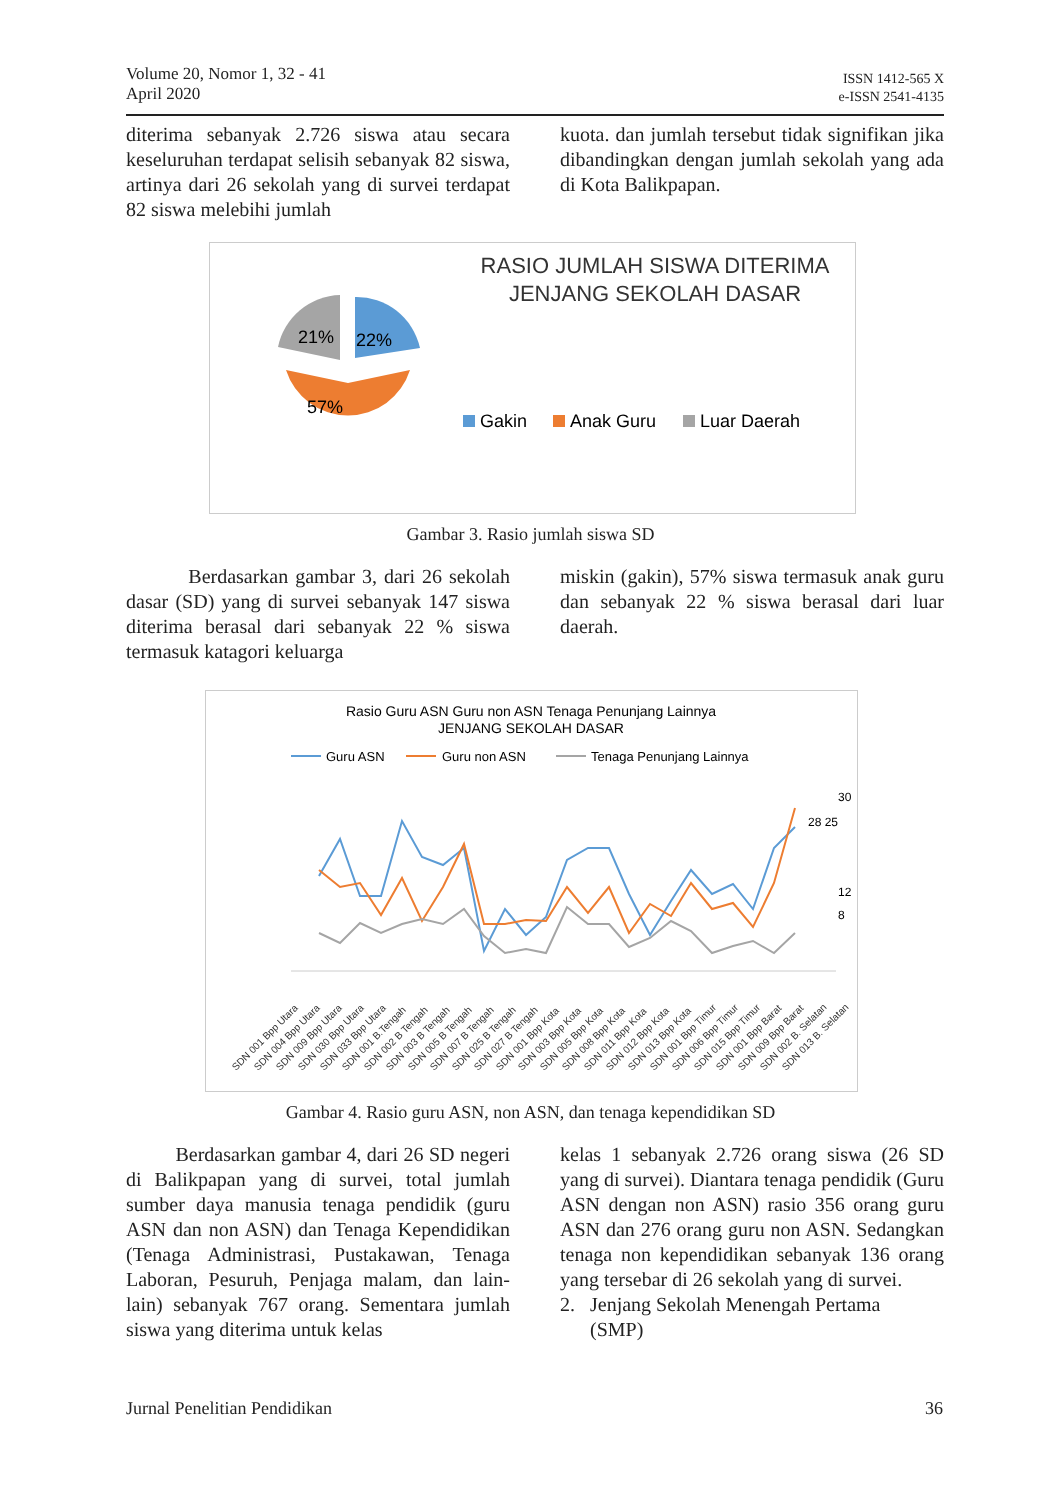Volume 20, Nomor 1, 32 - 41
April 2020
ISSN 1412-565 X
e-ISSN 2541-4135
diterima sebanyak 2.726 siswa atau secara keseluruhan terdapat selisih sebanyak 82 siswa, artinya dari 26 sekolah yang di survei terdapat 82 siswa melebihi jumlah
kuota. dan jumlah tersebut tidak signifikan jika dibandingkan dengan jumlah sekolah yang ada di Kota Balikpapan.
21%
22%
57%
RASIO JUMLAH SISWA DITERIMA
JENJANG SEKOLAH DASAR
Gakin
Anak Guru
Luar Daerah
Gambar 3. Rasio jumlah siswa SD
Berdasarkan gambar 3, dari 26 sekolah dasar (SD) yang di survei sebanyak 147 siswa diterima berasal dari sebanyak 22 % siswa termasuk katagori keluarga
miskin (gakin), 57% siswa termasuk anak guru dan sebanyak 22 % siswa berasal dari luar daerah.
Rasio Guru ASN Guru non ASN Tenaga Penunjang Lainnya
JENJANG SEKOLAH DASAR
Guru ASN
Guru non ASN
Tenaga Penunjang Lainnya
30
28 25
12
8
SDN 001 Bpp Utara
SDN 004 Bpp Utara
SDN 009 Bpp Utara
SDN 030 Bpp Utara
SDN 033 Bpp Utara
SDN 001 B.Tengah
SDN 002 B Tengah
SDN 003 B Tengah
SDN 005 B Tengah
SDN 007 B Tengah
SDN 025 B Tengah
SDN 027 B Tengah
SDN 001 Bpp Kota
SDN 003 Bpp Kota
SDN 005 Bpp Kota
SDN 008 Bpp Kota
SDN 011 Bpp Kota
SDN 012 Bpp Kota
SDN 013 Bpp Kota
SDN 001 Bpp Timur
SDN 006 Bpp Timur
SDN 015 Bpp Timur
SDN 001 Bpp Barat
SDN 009 Bpp Barat
SDN 002 B. Selatan
SDN 013 B. Selatan
Gambar 4. Rasio guru ASN, non ASN, dan tenaga kependidikan SD
Berdasarkan gambar 4, dari 26 SD negeri di Balikpapan yang di survei, total jumlah sumber daya manusia tenaga pendidik (guru ASN dan non ASN) dan Tenaga Kependidikan (Tenaga Administrasi, Pustakawan, Tenaga Laboran, Pesuruh, Penjaga malam, dan lain-lain) sebanyak 767 orang. Sementara jumlah siswa yang diterima untuk kelas
kelas 1 sebanyak 2.726 orang siswa (26 SD yang di survei). Diantara tenaga pendidik (Guru ASN dengan non ASN) rasio 356 orang guru ASN dan 276 orang guru non ASN. Sedangkan tenaga non kependidikan sebanyak 136 orang yang tersebar di 26 sekolah yang di survei.
2. Jenjang Sekolah Menengah Pertama
(SMP)
Jurnal Penelitian Pendidikan 36